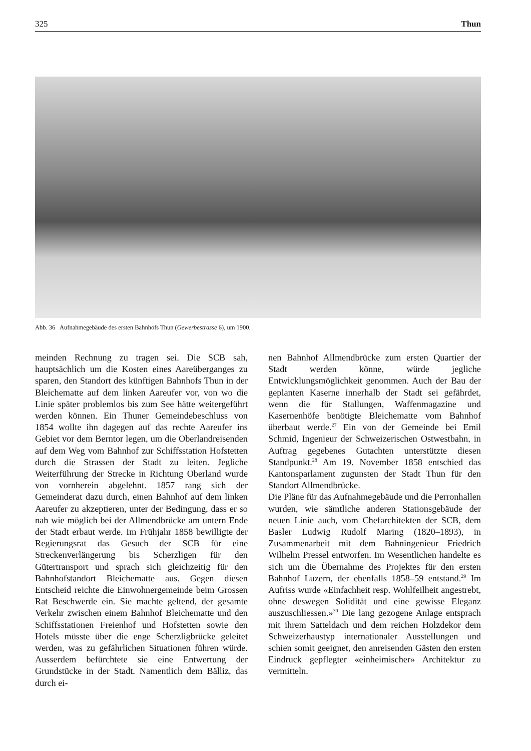325 Thun
Abb. 36 Aufnahmegebäude des ersten Bahnhofs Thun (Gewerbestrasse 6), um 1900.
meinden Rechnung zu tragen sei. Die SCB sah, hauptsächlich um die Kosten eines Aareüberganges zu sparen, den Standort des künftigen Bahnhofs Thun in der Bleichematte auf dem linken Aareufer vor, von wo die Linie später problemlos bis zum See hätte weitergeführt werden können. Ein Thuner Gemeindebeschluss von 1854 wollte ihn dagegen auf das rechte Aareufer ins Gebiet vor dem Berntor legen, um die Oberlandreisenden auf dem Weg vom Bahnhof zur Schiffsstation Hofstetten durch die Strassen der Stadt zu leiten. Jegliche Weiterführung der Strecke in Richtung Oberland wurde von vornherein abgelehnt. 1857 rang sich der Gemeinderat dazu durch, einen Bahnhof auf dem linken Aareufer zu akzeptieren, unter der Bedingung, dass er so nah wie möglich bei der Allmendbrücke am untern Ende der Stadt erbaut werde. Im Frühjahr 1858 bewilligte der Regierungsrat das Gesuch der SCB für eine Streckenverlängerung bis Scherzligen für den Gütertransport und sprach sich gleichzeitig für den Bahnhofstandort Bleichematte aus. Gegen diesen Entscheid reichte die Einwohnergemeinde beim Grossen Rat Beschwerde ein. Sie machte geltend, der gesamte Verkehr zwischen einem Bahnhof Bleichematte und den Schiffsstationen Freienhof und Hofstetten sowie den Hotels müsste über die enge Scherzligbrücke geleitet werden, was zu gefährlichen Situationen führen würde. Ausserdem befürchtete sie eine Entwertung der Grundstücke in der Stadt. Namentlich dem Bälliz, das durch ei-
nen Bahnhof Allmendbrücke zum ersten Quartier der Stadt werden könne, würde jegliche Entwicklungsmöglichkeit genommen. Auch der Bau der geplanten Kaserne innerhalb der Stadt sei gefährdet, wenn die für Stallungen, Waffenmagazine und Kasernenhöfe benötigte Bleichematte vom Bahnhof überbaut werde.<sup>27</sup> Ein von der Gemeinde bei Emil Schmid, Ingenieur der Schweizerischen Ostwestbahn, in Auftrag gegebenes Gutachten unterstützte diesen Standpunkt.<sup>28</sup> Am 19. November 1858 entschied das Kantonsparlament zugunsten der Stadt Thun für den Standort Allmendbrücke.
Die Pläne für das Aufnahmegebäude und die Perronhallen wurden, wie sämtliche anderen Stationsgebäude der neuen Linie auch, vom Chefarchitekten der SCB, dem Basler Ludwig Rudolf Maring (1820–1893), in Zusammenarbeit mit dem Bahningenieur Friedrich Wilhelm Pressel entworfen. Im Wesentlichen handelte es sich um die Übernahme des Projektes für den ersten Bahnhof Luzern, der ebenfalls 1858–59 entstand.<sup>29</sup> Im Aufriss wurde «Einfachheit resp. Wohlfeilheit angestrebt, ohne deswegen Solidität und eine gewisse Eleganz auszuschliessen.»<sup>30</sup> Die lang gezogene Anlage entsprach mit ihrem Satteldach und dem reichen Holzdekor dem Schweizerhaustyp internationaler Ausstellungen und schien somit geeignet, den anreisenden Gästen den ersten Eindruck gepflegter «einheimischer» Architektur zu vermitteln.